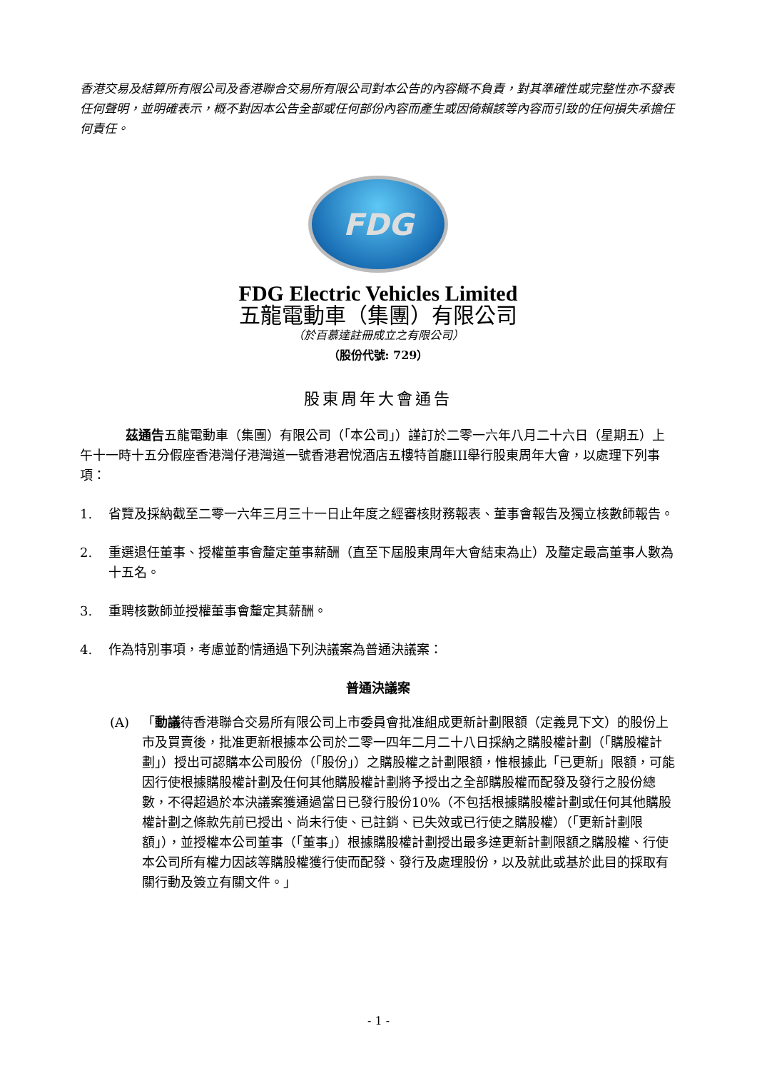香港交易及結算所有限公司及香港聯合交易所有限公司對本公告的內容概不負責，對其準確性或完整性亦不發表任何聲明，並明確表示，概不對因本公告全部或任何部份內容而產生或因倚賴該等內容而引致的任何損失承擔任何責任。
FDG
FDG Electric Vehicles Limited
五龍電動車（集團）有限公司
（於百慕達註冊成立之有限公司）
（股份代號: 729）
股東周年大會通告
茲通告五龍電動車（集團）有限公司（「本公司」）謹訂於二零一六年八月二十六日（星期五）上午十一時十五分假座香港灣仔港灣道一號香港君悅酒店五樓特首廳III舉行股東周年大會，以處理下列事項：
1. 省覽及採納截至二零一六年三月三十一日止年度之經審核財務報表、董事會報告及獨立核數師報告。
2. 重選退任董事、授權董事會釐定董事薪酬（直至下屆股東周年大會結束為止）及釐定最高董事人數為十五名。
3. 重聘核數師並授權董事會釐定其薪酬。
4. 作為特別事項，考慮並酌情通過下列決議案為普通決議案：
普通決議案
(A) 「動議待香港聯合交易所有限公司上市委員會批准組成更新計劃限額（定義見下文）的股份上市及買賣後，批准更新根據本公司於二零一四年二月二十八日採納之購股權計劃（「購股權計劃」）授出可認購本公司股份（「股份」）之購股權之計劃限額，惟根據此「已更新」限額，可能因行使根據購股權計劃及任何其他購股權計劃將予授出之全部購股權而配發及發行之股份總數，不得超過於本決議案獲通過當日已發行股份10%（不包括根據購股權計劃或任何其他購股權計劃之條款先前已授出、尚未行使、已註銷、已失效或已行使之購股權）（「更新計劃限額」），並授權本公司董事（「董事」）根據購股權計劃授出最多達更新計劃限額之購股權、行使本公司所有權力因該等購股權獲行使而配發、發行及處理股份，以及就此或基於此目的採取有關行動及簽立有關文件。」
- 1 -